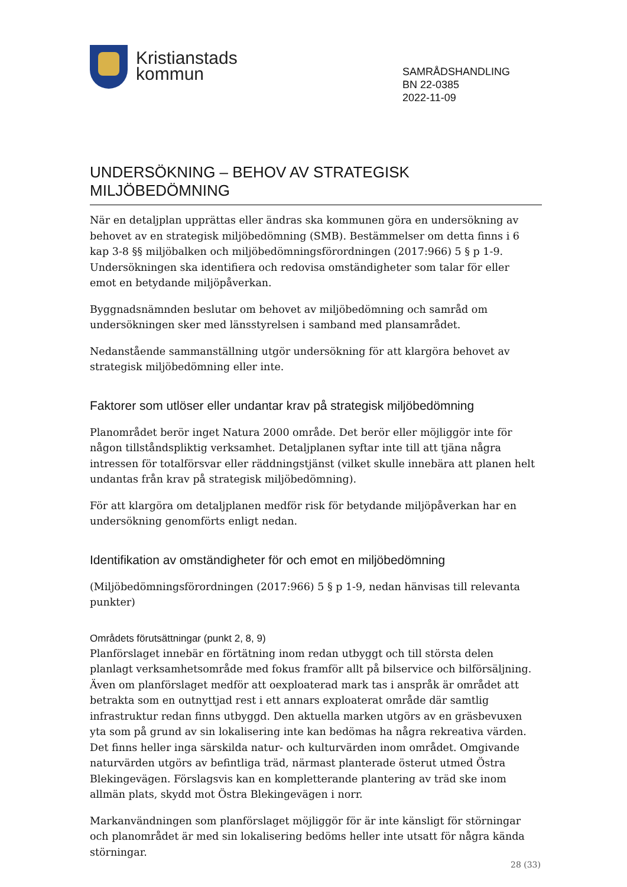Kristianstads
kommun
SAMRÅDSHANDLING
BN 22-0385
2022-11-09
UNDERSÖKNING – BEHOV AV STRATEGISK MILJÖBEDÖMNING
När en detaljplan upprättas eller ändras ska kommunen göra en undersökning av behovet av en strategisk miljöbedömning (SMB). Bestämmelser om detta finns i 6 kap 3-8 §§ miljöbalken och miljöbedömningsförordningen (2017:966) 5 § p 1-9. Undersökningen ska identifiera och redovisa omständigheter som talar för eller emot en betydande miljöpåverkan.
Byggnadsnämnden beslutar om behovet av miljöbedömning och samråd om undersökningen sker med länsstyrelsen i samband med plansamrådet.
Nedanstående sammanställning utgör undersökning för att klargöra behovet av strategisk miljöbedömning eller inte.
Faktorer som utlöser eller undantar krav på strategisk miljöbedömning
Planområdet berör inget Natura 2000 område. Det berör eller möjliggör inte för någon tillståndspliktig verksamhet. Detaljplanen syftar inte till att tjäna några intressen för totalförsvar eller räddningstjänst (vilket skulle innebära att planen helt undantas från krav på strategisk miljöbedömning).
För att klargöra om detaljplanen medför risk för betydande miljöpåverkan har en undersökning genomförts enligt nedan.
Identifikation av omständigheter för och emot en miljöbedömning
(Miljöbedömningsförordningen (2017:966) 5 § p 1-9, nedan hänvisas till relevanta punkter)
Områdets förutsättningar (punkt 2, 8, 9)
Planförslaget innebär en förtätning inom redan utbyggt och till största delen planlagt verksamhetsområde med fokus framför allt på bilservice och bilförsäljning. Även om planförslaget medför att oexploaterad mark tas i anspråk är området att betrakta som en outnyttjad rest i ett annars exploaterat område där samtlig infrastruktur redan finns utbyggd. Den aktuella marken utgörs av en gräsbevuxen yta som på grund av sin lokalisering inte kan bedömas ha några rekreativa värden. Det finns heller inga särskilda natur- och kulturvärden inom området. Omgivande naturvärden utgörs av befintliga träd, närmast planterade österut utmed Östra Blekingevägen. Förslagsvis kan en kompletterande plantering av träd ske inom allmän plats, skydd mot Östra Blekingevägen i norr.
Markanvändningen som planförslaget möjliggör för är inte känsligt för störningar och planområdet är med sin lokalisering bedöms heller inte utsatt för några kända störningar.
28 (33)